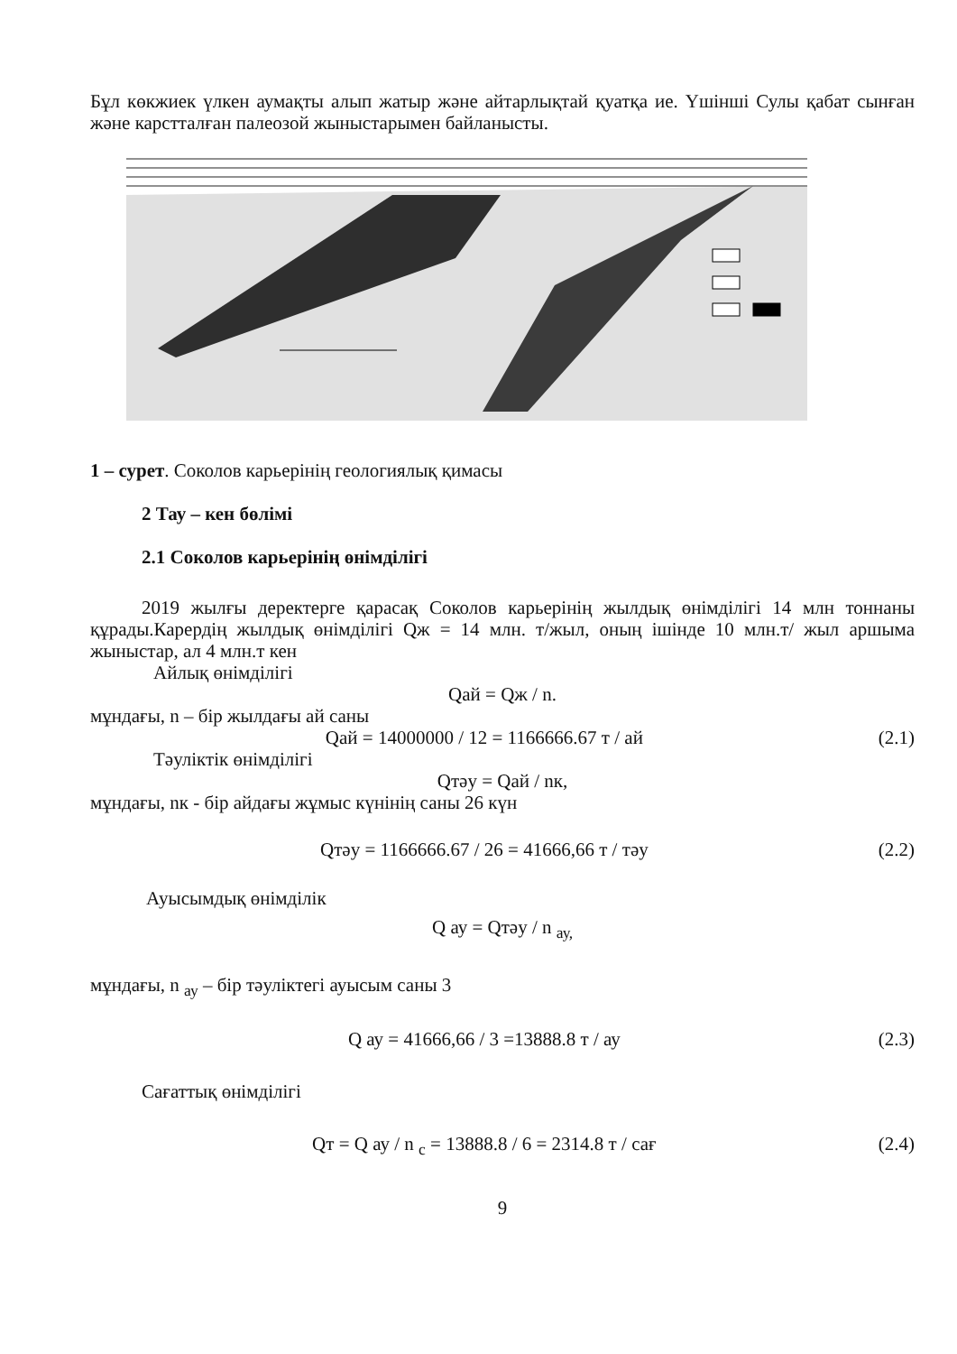Бұл көкжиек үлкен аумақты алып жатыр және айтарлықтай қуатқа ие. Үшінші Сулы қабат сынған және карстталған палеозой жыныстарымен байланысты.
1 – сурет. Соколов карьерінің геологиялық қимасы
2 Тау – кен бөлімі
2.1 Соколов карьерінің өнімділігі
2019 жылғы деректерге қарасақ Соколов карьерінің жылдық өнімділігі 14 млн тоннаны құрады.Карердің жылдық өнімділігі Qж = 14 млн. т/жыл, оның ішінде 10 млн.т/ жыл аршыма жыныстар, ал 4 млн.т кен
Айлық өнімділігі
Qай = Qж / n.
мұндағы, n – бір жылдағы ай саны
Qай = 14000000 / 12 = 1166666.67 т / ай (2.1)
Тәуліктік өнімділігі
Qтәу = Qай / nк,
мұндағы, nк - бір айдағы жұмыс күнінің саны 26 күн
Qтәу = 1166666.67 / 26 = 41666,66 т / тәу (2.2)
Ауысымдық өнімділік
Q ау = Qтәу / n <sub>ау,</sub>
мұндағы, n <sub>ау</sub> – бір тәуліктегі ауысым саны 3
Q ау = 41666,66 / 3 =13888.8 т / ау (2.3)
Сағаттық өнімділігі
Qт = Q ау / n <sub>с</sub> = 13888.8 / 6 = 2314.8 т / сағ (2.4)
9